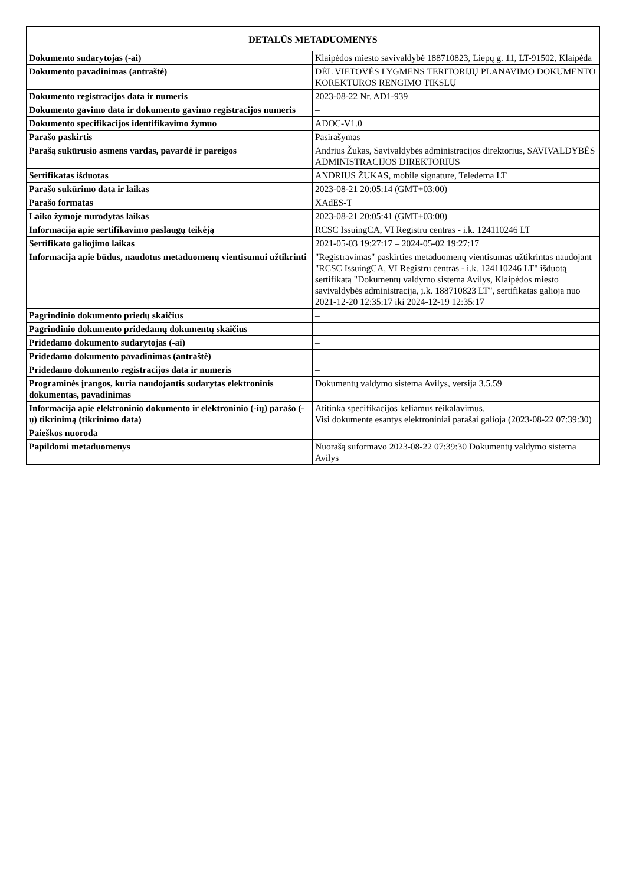| DETALŪS METADUOMENYS | |
| --- | --- |
| Dokumento sudarytojas (-ai) | Klaipėdos miesto savivaldybė 188710823, Liepų g. 11, LT-91502, Klaipėda |
| Dokumento pavadinimas (antraštė) | DĖL VIETOVĖS LYGMENS TERITORIJŲ PLANAVIMO DOKUMENTO KOREKTŪROS RENGIMO TIKSLŲ |
| Dokumento registracijos data ir numeris | 2023-08-22 Nr. AD1-939 |
| Dokumento gavimo data ir dokumento gavimo registracijos numeris | – |
| Dokumento specifikacijos identifikavimo žymuo | ADOC-V1.0 |
| Parašo paskirtis | Pasirašymas |
| Parašą sukūrusio asmens vardas, pavardė ir pareigos | Andrius Žukas, Savivaldybės administracijos direktorius, SAVIVALDYBĖS ADMINISTRACIJOS DIREKTORIUS |
| Sertifikatas išduotas | ANDRIUS ŽUKAS, mobile signature, Teledema LT |
| Parašo sukūrimo data ir laikas | 2023-08-21 20:05:14 (GMT+03:00) |
| Parašo formatas | XAdES-T |
| Laiko žymoje nurodytas laikas | 2023-08-21 20:05:41 (GMT+03:00) |
| Informacija apie sertifikavimo paslaugų teikėją | RCSC IssuingCA, VI Registru centras - i.k. 124110246 LT |
| Sertifikato galiojimo laikas | 2021-05-03 19:27:17 – 2024-05-02 19:27:17 |
| Informacija apie būdus, naudotus metaduomenų vientisumui užtikrinti | "Registravimas" paskirties metaduomenų vientisumas užtikrintas naudojant "RCSC IssuingCA, VI Registru centras - i.k. 124110246 LT" išduotą sertifikatą "Dokumentų valdymo sistema Avilys, Klaipėdos miesto savivaldybės administracija, į.k. 188710823 LT", sertifikatas galioja nuo 2021-12-20 12:35:17 iki 2024-12-19 12:35:17 |
| Pagrindinio dokumento priedų skaičius | – |
| Pagrindinio dokumento pridedamų dokumentų skaičius | – |
| Pridedamo dokumento sudarytojas (-ai) | – |
| Pridedamo dokumento pavadinimas (antraštė) | – |
| Pridedamo dokumento registracijos data ir numeris | – |
| Programinės įrangos, kuria naudojantis sudarytas elektroninis dokumentas, pavadinimas | Dokumentų valdymo sistema Avilys, versija 3.5.59 |
| Informacija apie elektroninio dokumento ir elektroninio (-ių) parašo (-ų) tikrinimą (tikrinimo data) | Atitinka specifikacijos keliamus reikalavimus. Visi dokumente esantys elektroniniai parašai galioja (2023-08-22 07:39:30) |
| Paieškos nuoroda | – |
| Papildomi metaduomenys | Nuorašą suformavo 2023-08-22 07:39:30 Dokumentų valdymo sistema Avilys |